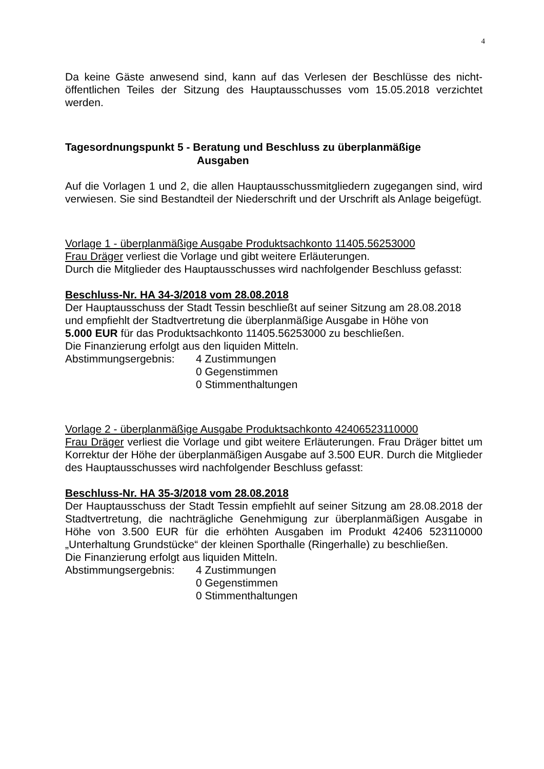4
Da keine Gäste anwesend sind, kann auf das Verlesen der Beschlüsse des nicht-öffentlichen Teiles der Sitzung des Hauptausschusses vom 15.05.2018 verzichtet werden.
Tagesordnungspunkt 5 - Beratung und Beschluss zu überplanmäßige
Ausgaben
Auf die Vorlagen 1 und 2, die allen Hauptausschussmitgliedern zugegangen sind, wird verwiesen. Sie sind Bestandteil der Niederschrift und der Urschrift als Anlage beigefügt.
Vorlage 1 - überplanmäßige Ausgabe Produktsachkonto 11405.56253000
Frau Dräger verliest die Vorlage und gibt weitere Erläuterungen.
Durch die Mitglieder des Hauptausschusses wird nachfolgender Beschluss gefasst:
Beschluss-Nr. HA 34-3/2018 vom 28.08.2018
Der Hauptausschuss der Stadt Tessin beschließt auf seiner Sitzung am 28.08.2018
und empfiehlt der Stadtvertretung die überplanmäßige Ausgabe in Höhe von
5.000 EUR für das Produktsachkonto 11405.56253000 zu beschließen.
Die Finanzierung erfolgt aus den liquiden Mitteln.
Abstimmungsergebnis: 4 Zustimmungen
0 Gegenstimmen
0 Stimmenthaltungen
Vorlage 2 - überplanmäßige Ausgabe Produktsachkonto 42406523110000
Frau Dräger verliest die Vorlage und gibt weitere Erläuterungen. Frau Dräger bittet um Korrektur der Höhe der überplanmäßigen Ausgabe auf 3.500 EUR. Durch die Mitglieder des Hauptausschusses wird nachfolgender Beschluss gefasst:
Beschluss-Nr. HA 35-3/2018 vom 28.08.2018
Der Hauptausschuss der Stadt Tessin empfiehlt auf seiner Sitzung am 28.08.2018 der Stadtvertretung, die nachträgliche Genehmigung zur überplanmäßigen Ausgabe in Höhe von 3.500 EUR für die erhöhten Ausgaben im Produkt 42406 523110000 „Unterhaltung Grundstücke“ der kleinen Sporthalle (Ringerhalle) zu beschließen.
Die Finanzierung erfolgt aus liquiden Mitteln.
Abstimmungsergebnis: 4 Zustimmungen
0 Gegenstimmen
0 Stimmenthaltungen